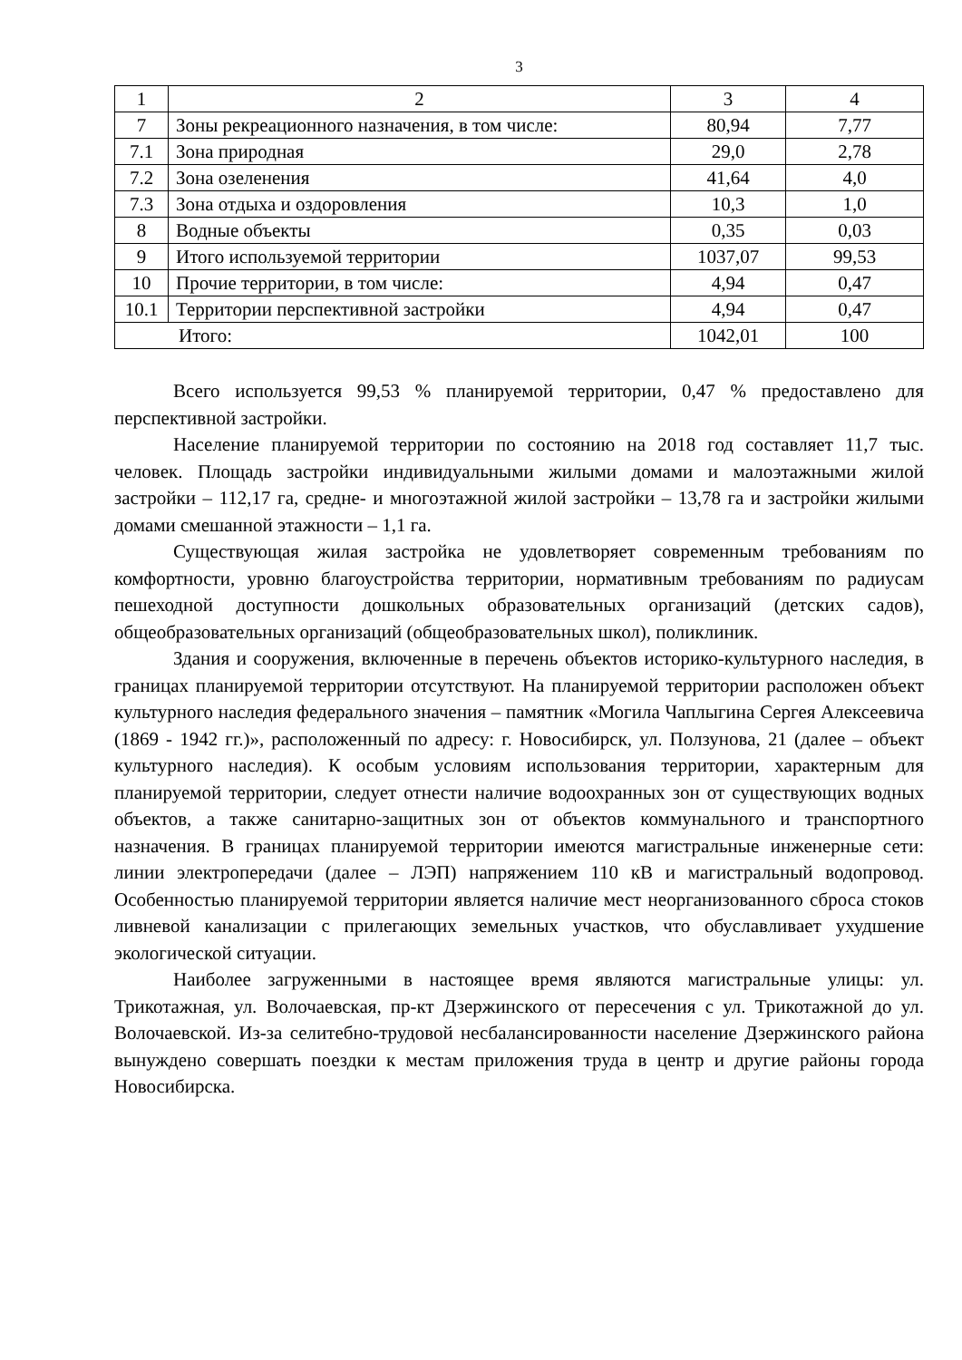3
| 1 | 2 | 3 | 4 |
| 7 | Зоны рекреационного назначения, в том числе: | 80,94 | 7,77 |
| 7.1 | Зона природная | 29,0 | 2,78 |
| 7.2 | Зона озеленения | 41,64 | 4,0 |
| 7.3 | Зона отдыха и оздоровления | 10,3 | 1,0 |
| 8 | Водные объекты | 0,35 | 0,03 |
| 9 | Итого используемой территории | 1037,07 | 99,53 |
| 10 | Прочие территории, в том числе: | 4,94 | 0,47 |
| 10.1 | Территории перспективной застройки | 4,94 | 0,47 |
| Итого: | | 1042,01 | 100 |
Всего используется 99,53 % планируемой территории, 0,47 % предоставлено для перспективной застройки.
Население планируемой территории по состоянию на 2018 год составляет 11,7 тыс. человек. Площадь застройки индивидуальными жилыми домами и малоэтажными жилой застройки – 112,17 га, средне- и многоэтажной жилой застройки – 13,78 га и застройки жилыми домами смешанной этажности – 1,1 га.
Существующая жилая застройка не удовлетворяет современным требованиям по комфортности, уровню благоустройства территории, нормативным требованиям по радиусам пешеходной доступности дошкольных образовательных организаций (детских садов), общеобразовательных организаций (общеобразовательных школ), поликлиник.
Здания и сооружения, включенные в перечень объектов историко-культурного наследия, в границах планируемой территории отсутствуют. На планируемой территории расположен объект культурного наследия федерального значения – памятник «Могила Чаплыгина Сергея Алексеевича (1869 - 1942 гг.)», расположенный по адресу: г. Новосибирск, ул. Ползунова, 21 (далее – объект культурного наследия). К особым условиям использования территории, характерным для планируемой территории, следует отнести наличие водоохранных зон от существующих водных объектов, а также санитарно-защитных зон от объектов коммунального и транспортного назначения. В границах планируемой территории имеются магистральные инженерные сети: линии электропередачи (далее – ЛЭП) напряжением 110 кВ и магистральный водопровод. Особенностью планируемой территории является наличие мест неорганизованного сброса стоков ливневой канализации с прилегающих земельных участков, что обуславливает ухудшение экологической ситуации.
Наиболее загруженными в настоящее время являются магистральные улицы: ул. Трикотажная, ул. Волочаевская, пр-кт Дзержинского от пересечения с ул. Трикотажной до ул. Волочаевской. Из-за селитебно-трудовой несбалансированности население Дзержинского района вынуждено совершать поездки к местам приложения труда в центр и другие районы города Новосибирска.